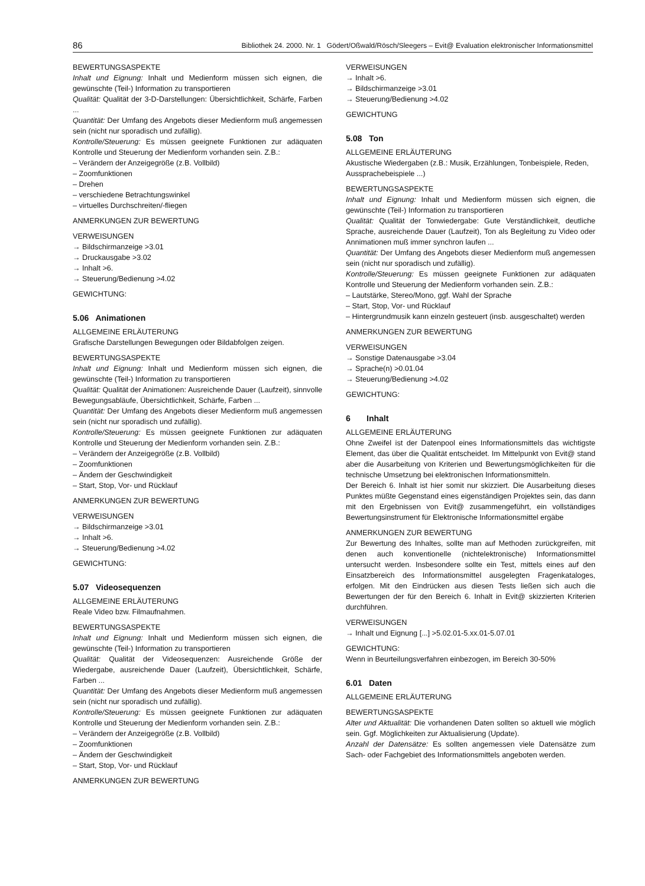86 Bibliothek 24. 2000. Nr. 1 Gödert/Oßwald/Rösch/Sleegers – Evit@ Evaluation elektronischer Informationsmittel
BEWERTUNGSASPEKTE
Inhalt und Eignung: Inhalt und Medienform müssen sich eignen, die gewünschte (Teil-) Information zu transportieren
Qualität: Qualität der 3-D-Darstellungen: Übersichtlichkeit, Schärfe, Farben ...
Quantität: Der Umfang des Angebots dieser Medienform muß angemessen sein (nicht nur sporadisch und zufällig).
Kontrolle/Steuerung: Es müssen geeignete Funktionen zur adäquaten Kontrolle und Steuerung der Medienform vorhanden sein. Z.B.:
– Verändern der Anzeigegröße (z.B. Vollbild)
– Zoomfunktionen
– Drehen
– verschiedene Betrachtungswinkel
– virtuelles Durchschreiten/-fliegen
ANMERKUNGEN ZUR BEWERTUNG
VERWEISUNGEN
→ Bildschirmanzeige >3.01
→ Druckausgabe >3.02
→ Inhalt >6.
→ Steuerung/Bedienung >4.02
GEWICHTUNG:
5.06 Animationen
ALLGEMEINE ERLÄUTERUNG
Grafische Darstellungen Bewegungen oder Bildabfolgen zeigen.
BEWERTUNGSASPEKTE
Inhalt und Eignung: Inhalt und Medienform müssen sich eignen, die gewünschte (Teil-) Information zu transportieren
Qualität: Qualität der Animationen: Ausreichende Dauer (Laufzeit), sinnvolle Bewegungsabläufe, Übersichtlichkeit, Schärfe, Farben ...
Quantität: Der Umfang des Angebots dieser Medienform muß angemessen sein (nicht nur sporadisch und zufällig).
Kontrolle/Steuerung: Es müssen geeignete Funktionen zur adäquaten Kontrolle und Steuerung der Medienform vorhanden sein. Z.B.:
– Verändern der Anzeigegröße (z.B. Vollbild)
– Zoomfunktionen
– Ändern der Geschwindigkeit
– Start, Stop, Vor- und Rücklauf
ANMERKUNGEN ZUR BEWERTUNG
VERWEISUNGEN
→ Bildschirmanzeige >3.01
→ Inhalt >6.
→ Steuerung/Bedienung >4.02
GEWICHTUNG:
5.07 Videosequenzen
ALLGEMEINE ERLÄUTERUNG
Reale Video bzw. Filmaufnahmen.
BEWERTUNGSASPEKTE
Inhalt und Eignung: Inhalt und Medienform müssen sich eignen, die gewünschte (Teil-) Information zu transportieren
Qualität: Qualität der Videosequenzen: Ausreichende Größe der Wiedergabe, ausreichende Dauer (Laufzeit), Übersichtlichkeit, Schärfe, Farben ...
Quantität: Der Umfang des Angebots dieser Medienform muß angemessen sein (nicht nur sporadisch und zufällig).
Kontrolle/Steuerung: Es müssen geeignete Funktionen zur adäquaten Kontrolle und Steuerung der Medienform vorhanden sein. Z.B.:
– Verändern der Anzeigegröße (z.B. Vollbild)
– Zoomfunktionen
– Ändern der Geschwindigkeit
– Start, Stop, Vor- und Rücklauf
ANMERKUNGEN ZUR BEWERTUNG
VERWEISUNGEN
→ Inhalt >6.
→ Bildschirmanzeige >3.01
→ Steuerung/Bedienung >4.02
GEWICHTUNG
5.08 Ton
ALLGEMEINE ERLÄUTERUNG
Akustische Wiedergaben (z.B.: Musik, Erzählungen, Tonbeispiele, Reden, Aussprachebeispiele ...)
BEWERTUNGSASPEKTE
Inhalt und Eignung: Inhalt und Medienform müssen sich eignen, die gewünschte (Teil-) Information zu transportieren
Qualität: Qualität der Tonwiedergabe: Gute Verständlichkeit, deutliche Sprache, ausreichende Dauer (Laufzeit), Ton als Begleitung zu Video oder Annimationen muß immer synchron laufen ...
Quantität: Der Umfang des Angebots dieser Medienform muß angemessen sein (nicht nur sporadisch und zufällig).
Kontrolle/Steuerung: Es müssen geeignete Funktionen zur adäquaten Kontrolle und Steuerung der Medienform vorhanden sein. Z.B.:
– Lautstärke, Stereo/Mono, ggf. Wahl der Sprache
– Start, Stop, Vor- und Rücklauf
– Hintergrundmusik kann einzeln gesteuert (insb. ausgeschaltet) werden
ANMERKUNGEN ZUR BEWERTUNG
VERWEISUNGEN
→ Sonstige Datenausgabe >3.04
→ Sprache(n) >0.01.04
→ Steuerung/Bedienung >4.02
GEWICHTUNG:
6 Inhalt
ALLGEMEINE ERLÄUTERUNG
Ohne Zweifel ist der Datenpool eines Informationsmittels das wichtigste Element, das über die Qualität entscheidet. Im Mittelpunkt von Evit@ stand aber die Ausarbeitung von Kriterien und Bewertungsmöglichkeiten für die technische Umsetzung bei elektronischen Informationsmitteln.
Der Bereich 6. Inhalt ist hier somit nur skizziert. Die Ausarbeitung dieses Punktes müßte Gegenstand eines eigenständigen Projektes sein, das dann mit den Ergebnissen von Evit@ zusammengeführt, ein vollständiges Bewertungsinstrument für Elektronische Informationsmittel ergäbe
ANMERKUNGEN ZUR BEWERTUNG
Zur Bewertung des Inhaltes, sollte man auf Methoden zurückgreifen, mit denen auch konventionelle (nichtelektronische) Informationsmittel untersucht werden. Insbesondere sollte ein Test, mittels eines auf den Einsatzbereich des Informationsmittel ausgelegten Fragenkataloges, erfolgen. Mit den Eindrücken aus diesen Tests ließen sich auch die Bewertungen der für den Bereich 6. Inhalt in Evit@ skizzierten Kriterien durchführen.
VERWEISUNGEN
→ Inhalt und Eignung [...] >5.02.01-5.xx.01-5.07.01
GEWICHTUNG:
Wenn in Beurteilungsverfahren einbezogen, im Bereich 30-50%
6.01 Daten
ALLGEMEINE ERLÄUTERUNG
BEWERTUNGSASPEKTE
Alter und Aktualität: Die vorhandenen Daten sollten so aktuell wie möglich sein. Ggf. Möglichkeiten zur Aktualisierung (Update).
Anzahl der Datensätze: Es sollten angemessen viele Datensätze zum Sach- oder Fachgebiet des Informationsmittels angeboten werden.